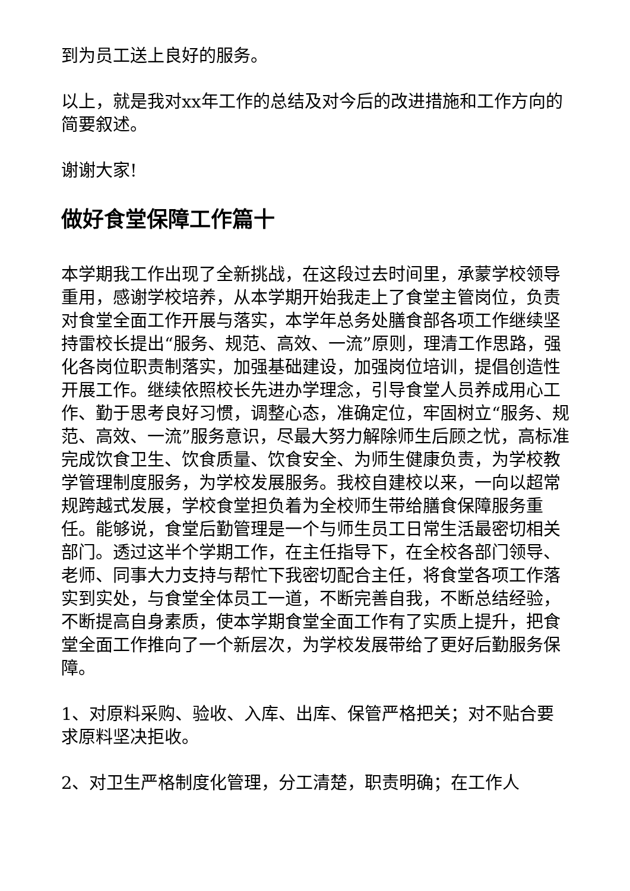到为员工送上良好的服务。
以上，就是我对xx年工作的总结及对今后的改进措施和工作方向的简要叙述。
谢谢大家!
做好食堂保障工作篇十
本学期我工作出现了全新挑战，在这段过去时间里，承蒙学校领导重用，感谢学校培养，从本学期开始我走上了食堂主管岗位，负责对食堂全面工作开展与落实，本学年总务处膳食部各项工作继续坚持雷校长提出“服务、规范、高效、一流”原则，理清工作思路，强化各岗位职责制落实，加强基础建设，加强岗位培训，提倡创造性开展工作。继续依照校长先进办学理念，引导食堂人员养成用心工作、勤于思考良好习惯，调整心态，准确定位，牢固树立“服务、规范、高效、一流”服务意识，尽最大努力解除师生后顾之忧，高标准完成饮食卫生、饮食质量、饮食安全、为师生健康负责，为学校教学管理制度服务，为学校发展服务。我校自建校以来，一向以超常规跨越式发展，学校食堂担负着为全校师生带给膳食保障服务重任。能够说，食堂后勤管理是一个与师生员工日常生活最密切相关部门。透过这半个学期工作，在主任指导下，在全校各部门领导、老师、同事大力支持与帮忙下我密切配合主任，将食堂各项工作落实到实处，与食堂全体员工一道，不断完善自我，不断总结经验，不断提高自身素质，使本学期食堂全面工作有了实质上提升，把食堂全面工作推向了一个新层次，为学校发展带给了更好后勤服务保障。
1、对原料采购、验收、入库、出库、保管严格把关；对不贴合要求原料坚决拒收。
2、对卫生严格制度化管理，分工清楚，职责明确；在工作人